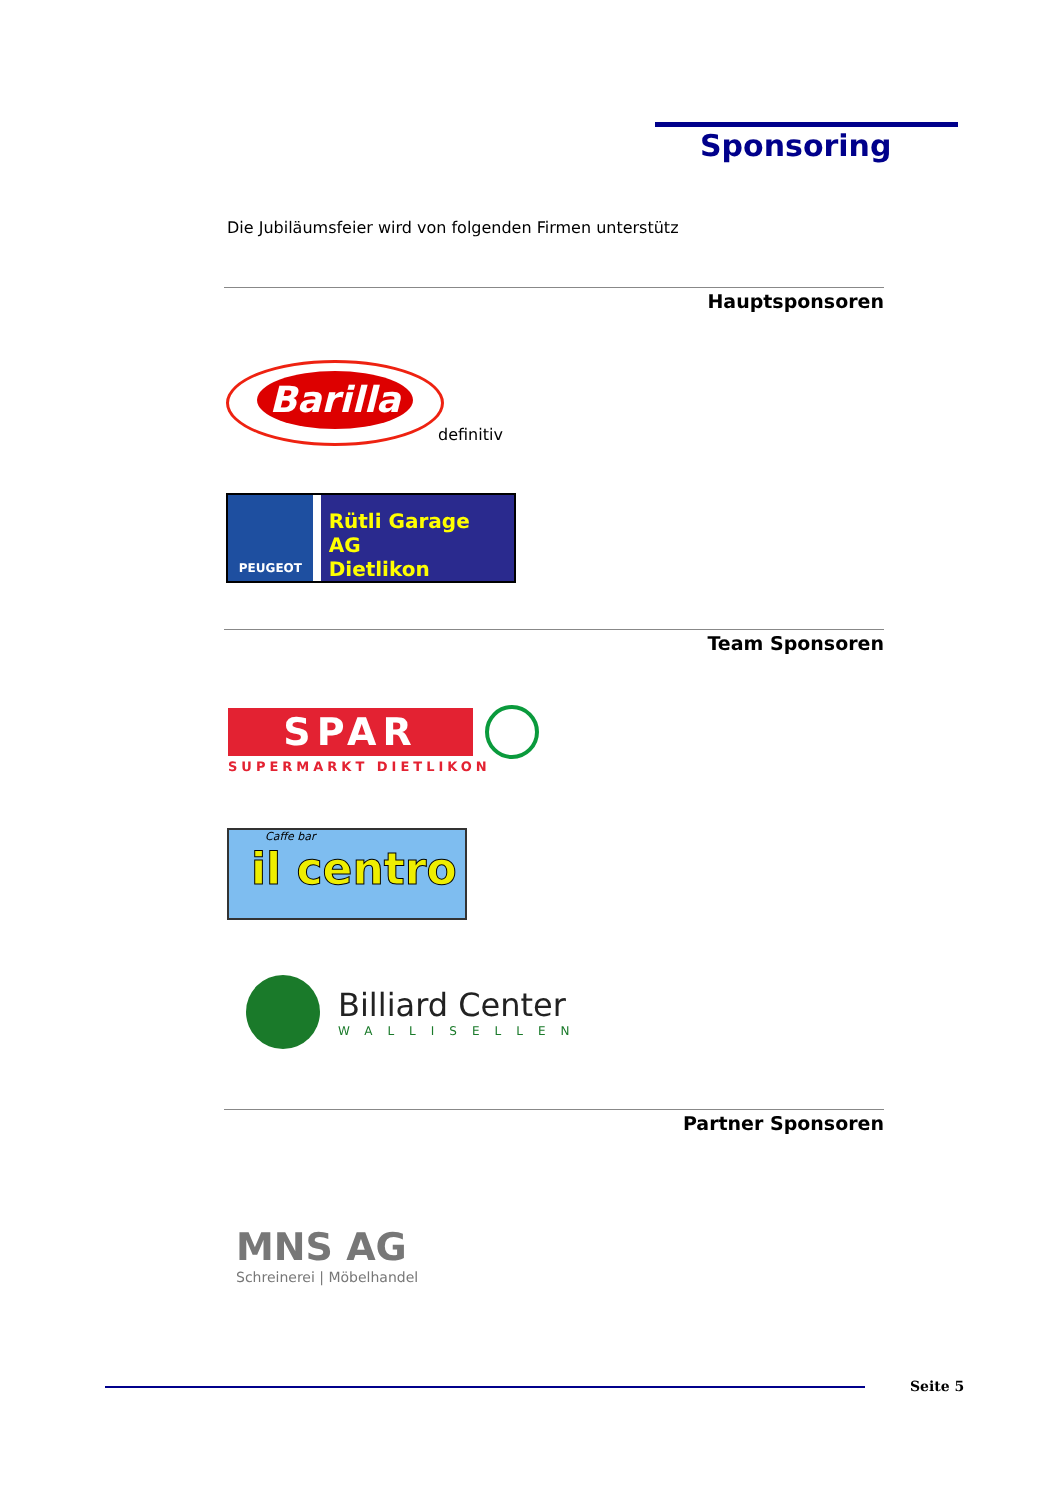Sponsoring
Die Jubiläumsfeier wird von folgenden Firmen unterstütz
Hauptsponsoren
Barilla
definitiv
PEUGEOT
Rütli Garage AG
Dietlikon
Team Sponsoren
SPAR
SUPERMARKT DIETLIKON
Caffe bar
il centro
Billiard Center
WALLISELLEN
Partner Sponsoren
MNS AG
Schreinerei | Möbelhandel
Seite 5